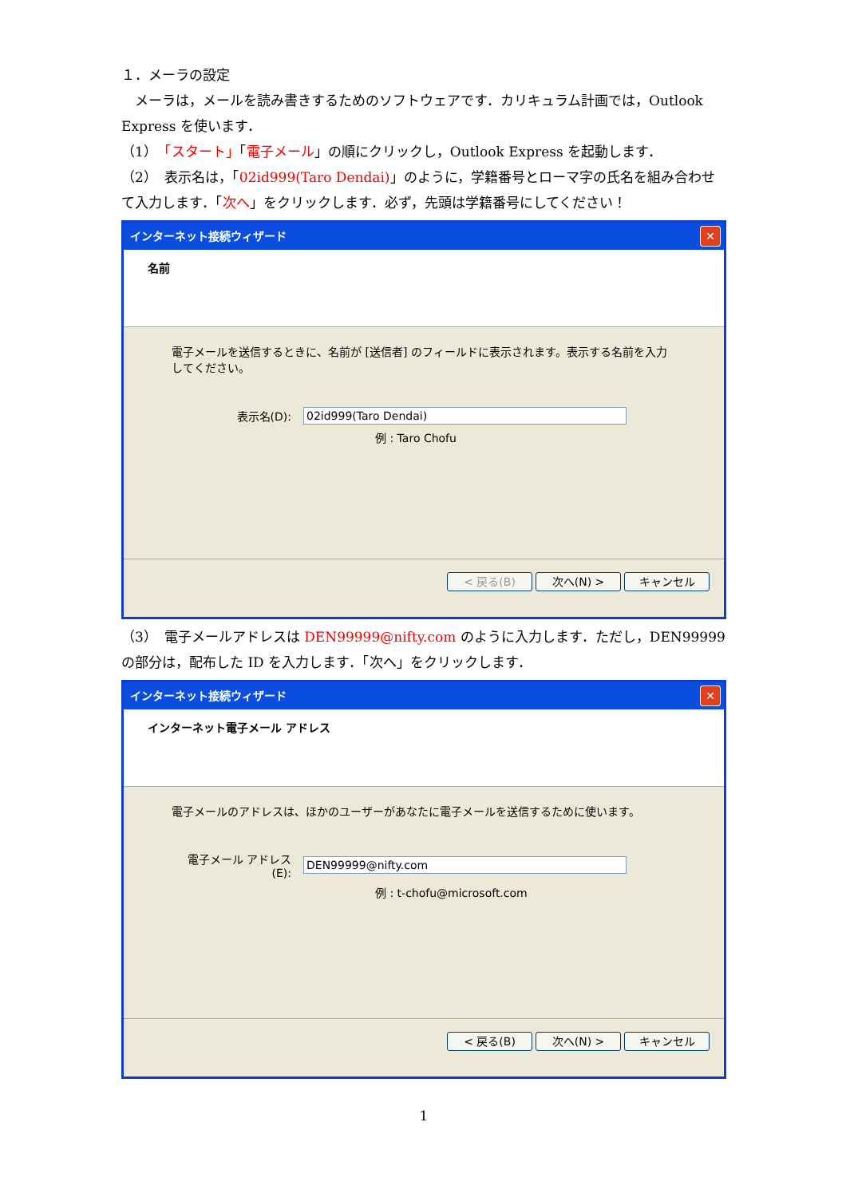１．メーラの設定
　メーラは，メールを読み書きするためのソフトウェアです．カリキュラム計画では，Outlook Express を使います．
（1）　「スタート」「電子メール」の順にクリックし，Outlook Express を起動します．
（2）　表示名は，「02id999(Taro Dendai)」のように，学籍番号とローマ字の氏名を組み合わせて入力します．「次へ」をクリックします．必ず，先頭は学籍番号にしてください！
インターネット接続ウィザード ✕
名前
電子メールを送信するときに、名前が [送信者] のフィールドに表示されます。表示する名前を入力してください。
表示名(D): 02id999(Taro Dendai)
例 : Taro Chofu
< 戻る(B) 次へ(N) > キャンセル
（3）　電子メールアドレスは DEN99999@nifty.com のように入力します．ただし，DEN99999 の部分は，配布した ID を入力します．「次へ」をクリックします．
インターネット接続ウィザード ✕
インターネット電子メール アドレス
電子メールのアドレスは、ほかのユーザーがあなたに電子メールを送信するために使います。
電子メール アドレス(E): DEN99999@nifty.com
例 : t-chofu@microsoft.com
< 戻る(B) 次へ(N) > キャンセル
1